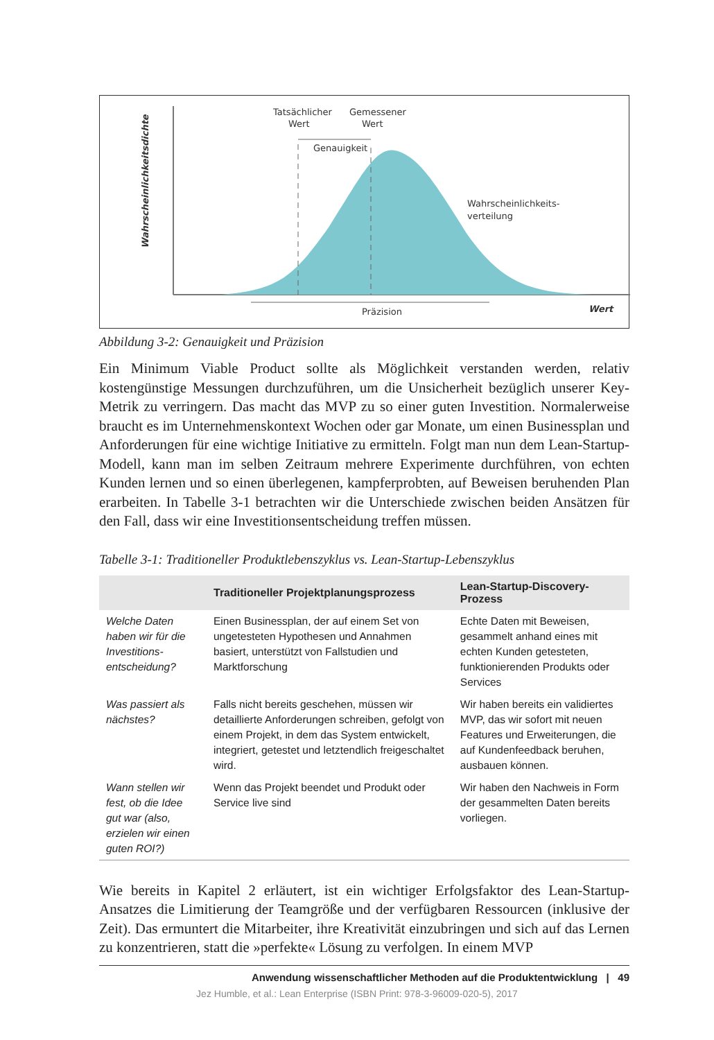Tatsächlicher
Wert
Gemessener
Wert
Genauigkeit
Wahrscheinlichkeits-
verteilung
Präzision
Wert
Wahrscheinlichkeitsdichte
Abbildung 3-2: Genauigkeit und Präzision
Ein Minimum Viable Product sollte als Möglichkeit verstanden werden, relativ kostengünstige Messungen durchzuführen, um die Unsicherheit bezüglich unserer Key-Metrik zu verringern. Das macht das MVP zu so einer guten Investition. Normalerweise braucht es im Unternehmenskontext Wochen oder gar Monate, um einen Businessplan und Anforderungen für eine wichtige Initiative zu ermitteln. Folgt man nun dem Lean-Startup-Modell, kann man im selben Zeitraum mehrere Experimente durchführen, von echten Kunden lernen und so einen überlegenen, kampferprobten, auf Beweisen beruhenden Plan erarbeiten. In Tabelle 3-1 betrachten wir die Unterschiede zwischen beiden Ansätzen für den Fall, dass wir eine Investitionsentscheidung treffen müssen.
Tabelle 3-1: Traditioneller Produktlebenszyklus vs. Lean-Startup-Lebenszyklus
| | Traditioneller Projektplanungsprozess | Lean-Startup-Discovery-Prozess |
| --- | --- | --- |
| Welche Daten haben wir für die Investitions­entscheidung? | Einen Businessplan, der auf einem Set von ungetesteten Hypothesen und Annahmen basiert, unterstützt von Fallstudien und Marktforschung | Echte Daten mit Beweisen, gesammelt anhand eines mit echten Kunden getesteten, funktionierenden Produkts oder Services |
| Was passiert als nächstes? | Falls nicht bereits geschehen, müssen wir detaillierte Anforderungen schreiben, gefolgt von einem Projekt, in dem das System entwickelt, integriert, getestet und letztendlich freigeschaltet wird. | Wir haben bereits ein validiertes MVP, das wir sofort mit neuen Features und Erweiterungen, die auf Kundenfeedback beruhen, ausbauen können. |
| Wann stellen wir fest, ob die Idee gut war (also, erzielen wir einen guten ROI?) | Wenn das Projekt beendet und Produkt oder Service live sind | Wir haben den Nachweis in Form der gesammelten Daten bereits vorliegen. |
Wie bereits in Kapitel 2 erläutert, ist ein wichtiger Erfolgsfaktor des Lean-Startup-Ansatzes die Limitierung der Teamgröße und der verfügbaren Ressourcen (inklusive der Zeit). Das ermuntert die Mitarbeiter, ihre Kreativität einzubringen und sich auf das Lernen zu konzentrieren, statt die »perfekte« Lösung zu verfolgen. In einem MVP
Anwendung wissenschaftlicher Methoden auf die Produktentwicklung | 49
Jez Humble, et al.: Lean Enterprise (ISBN Print: 978-3-96009-020-5), 2017